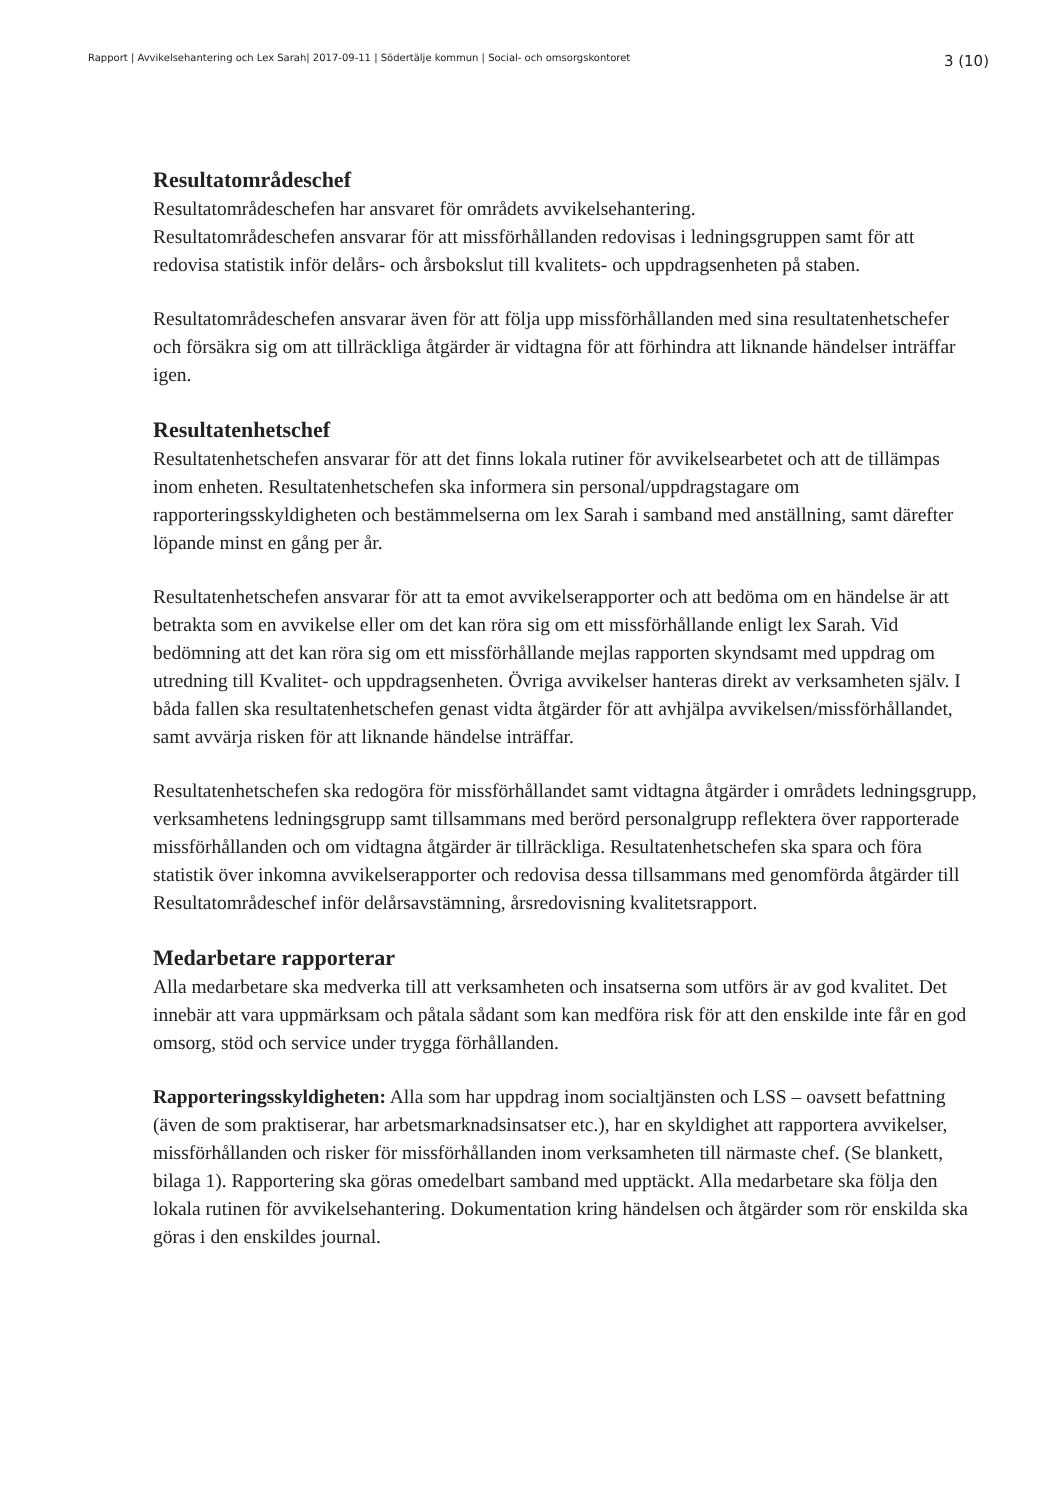Rapport | Avvikelsehantering och Lex Sarah| 2017-09-11 | Södertälje kommun | Social- och omsorgskontoret 3 (10)
Resultatområdeschef
Resultatområdeschefen har ansvaret för områdets avvikelsehantering.
Resultatområdeschefen ansvarar för att missförhållanden redovisas i ledningsgruppen samt för att redovisa statistik inför delårs- och årsbokslut till kvalitets- och uppdragsenheten på staben.
Resultatområdeschefen ansvarar även för att följa upp missförhållanden med sina resultatenhetschefer och försäkra sig om att tillräckliga åtgärder är vidtagna för att förhindra att liknande händelser inträffar igen.
Resultatenhetschef
Resultatenhetschefen ansvarar för att det finns lokala rutiner för avvikelsearbetet och att de tillämpas inom enheten. Resultatenhetschefen ska informera sin personal/uppdragstagare om rapporteringsskyldigheten och bestämmelserna om lex Sarah i samband med anställning, samt därefter löpande minst en gång per år.
Resultatenhetschefen ansvarar för att ta emot avvikelserapporter och att bedöma om en händelse är att betrakta som en avvikelse eller om det kan röra sig om ett missförhållande enligt lex Sarah. Vid bedömning att det kan röra sig om ett missförhållande mejlas rapporten skyndsamt med uppdrag om utredning till Kvalitet- och uppdragsenheten. Övriga avvikelser hanteras direkt av verksamheten själv. I båda fallen ska resultatenhetschefen genast vidta åtgärder för att avhjälpa avvikelsen/missförhållandet, samt avvärja risken för att liknande händelse inträffar.
Resultatenhetschefen ska redogöra för missförhållandet samt vidtagna åtgärder i områdets ledningsgrupp, verksamhetens ledningsgrupp samt tillsammans med berörd personalgrupp reflektera över rapporterade missförhållanden och om vidtagna åtgärder är tillräckliga. Resultatenhetschefen ska spara och föra statistik över inkomna avvikelserapporter och redovisa dessa tillsammans med genomförda åtgärder till Resultatområdeschef inför delårsavstämning, årsredovisning kvalitetsrapport.
Medarbetare rapporterar
Alla medarbetare ska medverka till att verksamheten och insatserna som utförs är av god kvalitet. Det innebär att vara uppmärksam och påtala sådant som kan medföra risk för att den enskilde inte får en god omsorg, stöd och service under trygga förhållanden.
Rapporteringsskyldigheten: Alla som har uppdrag inom socialtjänsten och LSS – oavsett befattning (även de som praktiserar, har arbetsmarknadsinsatser etc.), har en skyldighet att rapportera avvikelser, missförhållanden och risker för missförhållanden inom verksamheten till närmaste chef. (Se blankett, bilaga 1). Rapportering ska göras omedelbart samband med upptäckt. Alla medarbetare ska följa den lokala rutinen för avvikelsehantering. Dokumentation kring händelsen och åtgärder som rör enskilda ska göras i den enskildes journal.